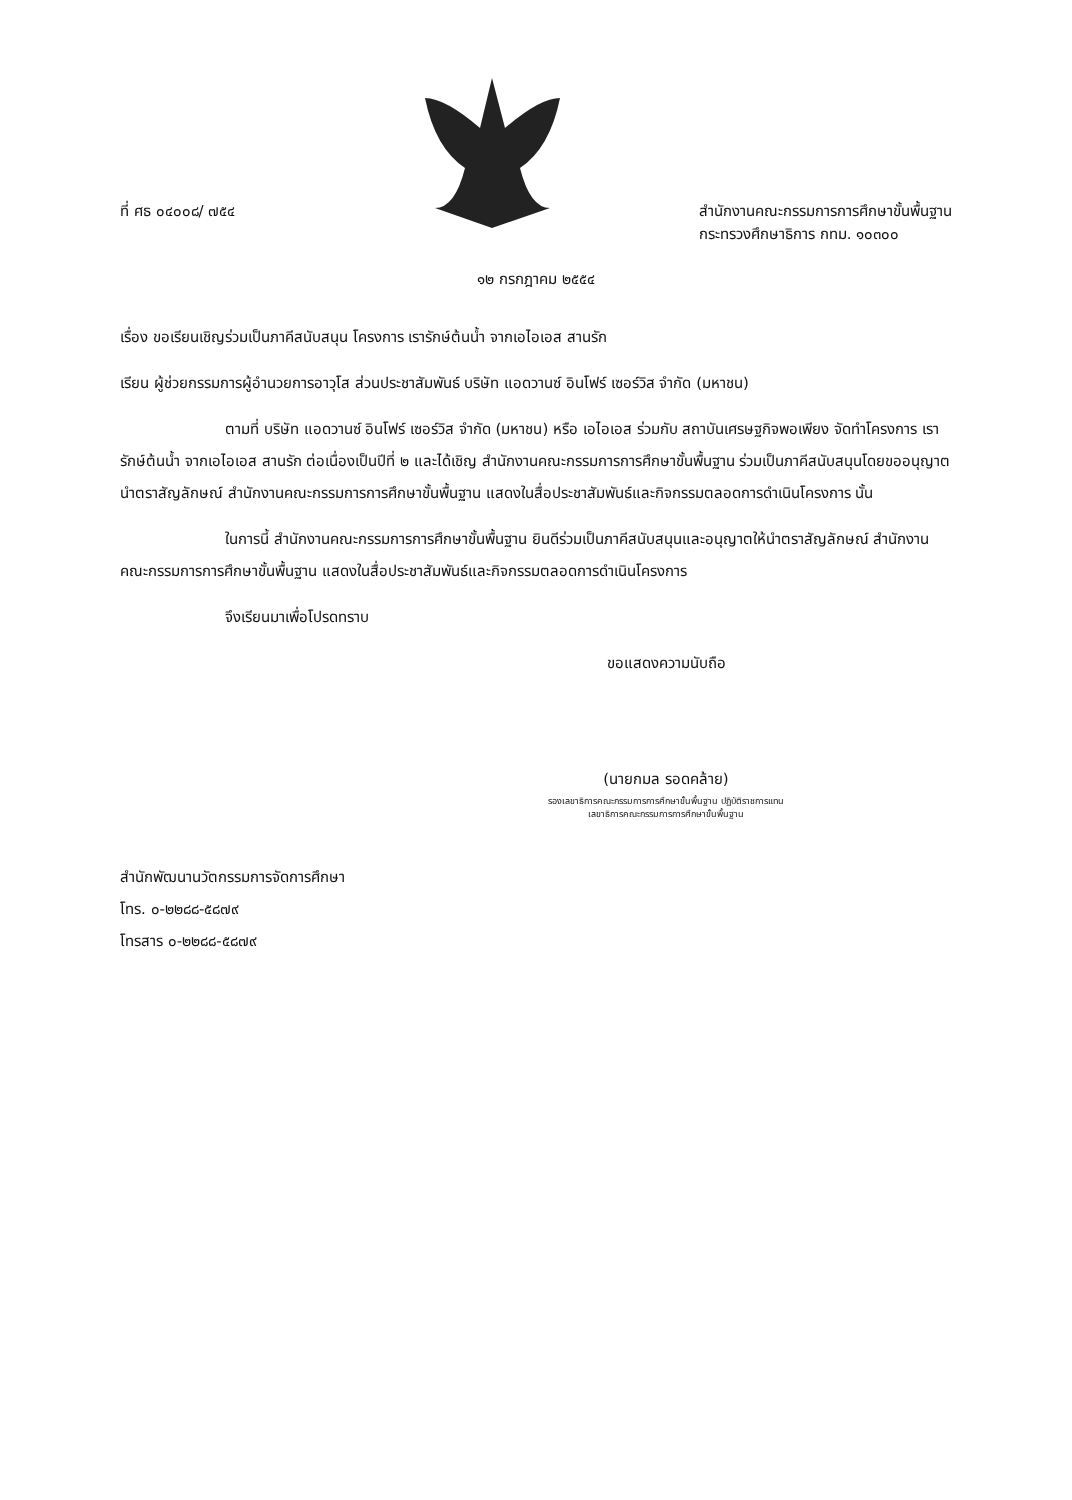ที่ ศธ ๐๔๐๐๘/ ๗๕๔ สำนักงานคณะกรรมการการศึกษาขั้นพื้นฐาน
กระทรวงศึกษาธิการ กทม. ๑๐๓๐๐
๑๒ กรกฎาคม ๒๕๕๔
เรื่อง ขอเรียนเชิญร่วมเป็นภาคีสนับสนุน โครงการ เรารักษ์ต้นน้ำ จากเอไอเอส สานรัก
เรียน ผู้ช่วยกรรมการผู้อำนวยการอาวุโส ส่วนประชาสัมพันธ์ บริษัท แอดวานซ์ อินโฟร์ เซอร์วิส จำกัด (มหาชน)
ตามที่ บริษัท แอดวานซ์ อินโฟร์ เซอร์วิส จำกัด (มหาชน) หรือ เอไอเอส ร่วมกับ สถาบันเศรษฐกิจพอเพียง จัดทำโครงการ เรารักษ์ต้นน้ำ จากเอไอเอส สานรัก ต่อเนื่องเป็นปีที่ ๒ และได้เชิญ สำนักงานคณะกรรมการการศึกษาขั้นพื้นฐาน ร่วมเป็นภาคีสนับสนุนโดยขออนุญาตนำตราสัญลักษณ์ สำนักงานคณะกรรมการการศึกษาขั้นพื้นฐาน แสดงในสื่อประชาสัมพันธ์และกิจกรรมตลอดการดำเนินโครงการ นั้น
ในการนี้ สำนักงานคณะกรรมการการศึกษาขั้นพื้นฐาน ยินดีร่วมเป็นภาคีสนับสนุนและอนุญาตให้นำตราสัญลักษณ์ สำนักงานคณะกรรมการการศึกษาขั้นพื้นฐาน แสดงในสื่อประชาสัมพันธ์และกิจกรรมตลอดการดำเนินโครงการ
จึงเรียนมาเพื่อโปรดทราบ
ขอแสดงความนับถือ
(นายกมล รอดคล้าย)
รองเลขาธิการคณะกรรมการการศึกษาขั้นพื้นฐาน ปฏิบัติราชการแทน
เลขาธิการคณะกรรมการการศึกษาขั้นพื้นฐาน
สำนักพัฒนานวัตกรรมการจัดการศึกษา
โทร. ๐-๒๒๘๘-๕๘๗๙
โทรสาร ๐-๒๒๘๘-๕๘๗๙